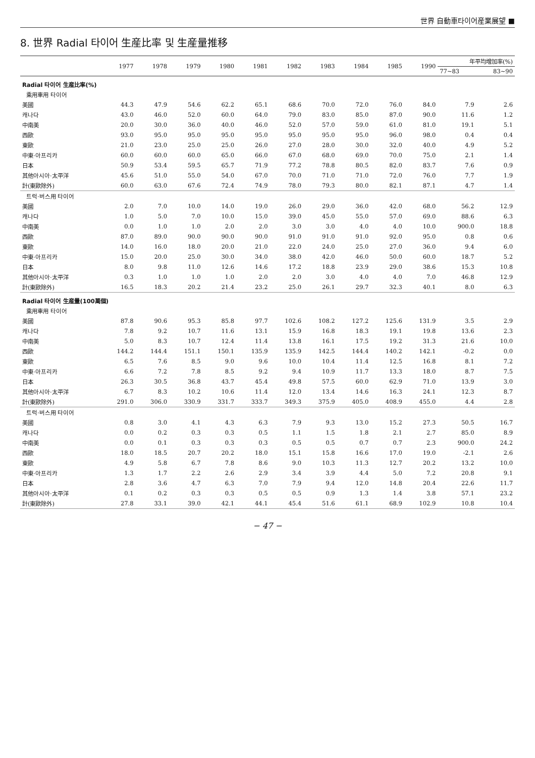世界 自動車타이어産業展望 ■
8. 世界 Radial 타이어 生産比率 및 生産量推移
| | 1977 | 1978 | 1979 | 1980 | 1981 | 1982 | 1983 | 1984 | 1985 | 1990 | 年平均增加率(%) | |
| --- | --- | --- | --- | --- | --- | --- | --- | --- | --- | --- | --- | --- |
| | | | | | | | | | | | 77~83 | 83~90 |
| Radial 타이어 生産比率(%) | | | | | | | | | | | | |
| 乘用車用 타이어 | | | | | | | | | | | | |
| 美國 | 44.3 | 47.9 | 54.6 | 62.2 | 65.1 | 68.6 | 70.0 | 72.0 | 76.0 | 84.0 | 7.9 | 2.6 |
| 캐나다 | 43.0 | 46.0 | 52.0 | 60.0 | 64.0 | 79.0 | 83.0 | 85.0 | 87.0 | 90.0 | 11.6 | 1.2 |
| 中南美 | 20.0 | 30.0 | 36.0 | 40.0 | 46.0 | 52.0 | 57.0 | 59.0 | 61.0 | 81.0 | 19.1 | 5.1 |
| 西歐 | 93.0 | 95.0 | 95.0 | 95.0 | 95.0 | 95.0 | 95.0 | 95.0 | 96.0 | 98.0 | 0.4 | 0.4 |
| 東歐 | 21.0 | 23.0 | 25.0 | 25.0 | 26.0 | 27.0 | 28.0 | 30.0 | 32.0 | 40.0 | 4.9 | 5.2 |
| 中東·아프리카 | 60.0 | 60.0 | 60.0 | 65.0 | 66.0 | 67.0 | 68.0 | 69.0 | 70.0 | 75.0 | 2.1 | 1.4 |
| 日本 | 50.9 | 53.4 | 59.5 | 65.7 | 71.9 | 77.2 | 78.8 | 80.5 | 82.0 | 83.7 | 7.6 | 0.9 |
| 其他아시아·太平洋 | 45.6 | 51.0 | 55.0 | 54.0 | 67.0 | 70.0 | 71.0 | 71.0 | 72.0 | 76.0 | 7.7 | 1.9 |
| 計(東歐除外) | 60.0 | 63.0 | 67.6 | 72.4 | 74.9 | 78.0 | 79.3 | 80.0 | 82.1 | 87.1 | 4.7 | 1.4 |
| 트럭·버스用 타이어 | | | | | | | | | | | | |
| 美國 | 2.0 | 7.0 | 10.0 | 14.0 | 19.0 | 26.0 | 29.0 | 36.0 | 42.0 | 68.0 | 56.2 | 12.9 |
| 캐나다 | 1.0 | 5.0 | 7.0 | 10.0 | 15.0 | 39.0 | 45.0 | 55.0 | 57.0 | 69.0 | 88.6 | 6.3 |
| 中南美 | 0.0 | 1.0 | 1.0 | 2.0 | 2.0 | 3.0 | 3.0 | 4.0 | 4.0 | 10.0 | 900.0 | 18.8 |
| 西歐 | 87.0 | 89.0 | 90.0 | 90.0 | 90.0 | 91.0 | 91.0 | 91.0 | 92.0 | 95.0 | 0.8 | 0.6 |
| 東歐 | 14.0 | 16.0 | 18.0 | 20.0 | 21.0 | 22.0 | 24.0 | 25.0 | 27.0 | 36.0 | 9.4 | 6.0 |
| 中東·아프리카 | 15.0 | 20.0 | 25.0 | 30.0 | 34.0 | 38.0 | 42.0 | 46.0 | 50.0 | 60.0 | 18.7 | 5.2 |
| 日本 | 8.0 | 9.8 | 11.0 | 12.6 | 14.6 | 17.2 | 18.8 | 23.9 | 29.0 | 38.6 | 15.3 | 10.8 |
| 其他아시아·太平洋 | 0.3 | 1.0 | 1.0 | 1.0 | 2.0 | 2.0 | 3.0 | 4.0 | 4.0 | 7.0 | 46.8 | 12.9 |
| 計(東歐除外) | 16.5 | 18.3 | 20.2 | 21.4 | 23.2 | 25.0 | 26.1 | 29.7 | 32.3 | 40.1 | 8.0 | 6.3 |
| Radial 타이어 生産量(100萬個) | | | | | | | | | | | | |
| 乘用車用 타이어 | | | | | | | | | | | | |
| 美國 | 87.8 | 90.6 | 95.3 | 85.8 | 97.7 | 102.6 | 108.2 | 127.2 | 125.6 | 131.9 | 3.5 | 2.9 |
| 캐나다 | 7.8 | 9.2 | 10.7 | 11.6 | 13.1 | 15.9 | 16.8 | 18.3 | 19.1 | 19.8 | 13.6 | 2.3 |
| 中南美 | 5.0 | 8.3 | 10.7 | 12.4 | 11.4 | 13.8 | 16.1 | 17.5 | 19.2 | 31.3 | 21.6 | 10.0 |
| 西歐 | 144.2 | 144.4 | 151.1 | 150.1 | 135.9 | 135.9 | 142.5 | 144.4 | 140.2 | 142.1 | -0.2 | 0.0 |
| 東歐 | 6.5 | 7.6 | 8.5 | 9.0 | 9.6 | 10.0 | 10.4 | 11.4 | 12.5 | 16.8 | 8.1 | 7.2 |
| 中東·아프리카 | 6.6 | 7.2 | 7.8 | 8.5 | 9.2 | 9.4 | 10.9 | 11.7 | 13.3 | 18.0 | 8.7 | 7.5 |
| 日本 | 26.3 | 30.5 | 36.8 | 43.7 | 45.4 | 49.8 | 57.5 | 60.0 | 62.9 | 71.0 | 13.9 | 3.0 |
| 其他아시아·太平洋 | 6.7 | 8.3 | 10.2 | 10.6 | 11.4 | 12.0 | 13.4 | 14.6 | 16.3 | 24.1 | 12.3 | 8.7 |
| 計(東歐除外) | 291.0 | 306.0 | 330.9 | 331.7 | 333.7 | 349.3 | 375.9 | 405.0 | 408.9 | 455.0 | 4.4 | 2.8 |
| 트럭·버스用 타이어 | | | | | | | | | | | | |
| 美國 | 0.8 | 3.0 | 4.1 | 4.3 | 6.3 | 7.9 | 9.3 | 13.0 | 15.2 | 27.3 | 50.5 | 16.7 |
| 캐나다 | 0.0 | 0.2 | 0.3 | 0.3 | 0.5 | 1.1 | 1.5 | 1.8 | 2.1 | 2.7 | 85.0 | 8.9 |
| 中南美 | 0.0 | 0.1 | 0.3 | 0.3 | 0.3 | 0.5 | 0.5 | 0.7 | 0.7 | 2.3 | 900.0 | 24.2 |
| 西歐 | 18.0 | 18.5 | 20.7 | 20.2 | 18.0 | 15.1 | 15.8 | 16.6 | 17.0 | 19.0 | -2.1 | 2.6 |
| 東歐 | 4.9 | 5.8 | 6.7 | 7.8 | 8.6 | 9.0 | 10.3 | 11.3 | 12.7 | 20.2 | 13.2 | 10.0 |
| 中東·아프리카 | 1.3 | 1.7 | 2.2 | 2.6 | 2.9 | 3.4 | 3.9 | 4.4 | 5.0 | 7.2 | 20.8 | 9.1 |
| 日本 | 2.8 | 3.6 | 4.7 | 6.3 | 7.0 | 7.9 | 9.4 | 12.0 | 14.8 | 20.4 | 22.6 | 11.7 |
| 其他아시아·太平洋 | 0.1 | 0.2 | 0.3 | 0.3 | 0.5 | 0.5 | 0.9 | 1.3 | 1.4 | 3.8 | 57.1 | 23.2 |
| 計(東歐除外) | 27.8 | 33.1 | 39.0 | 42.1 | 44.1 | 45.4 | 51.6 | 61.1 | 68.9 | 102.9 | 10.8 | 10.4 |
− 47 −